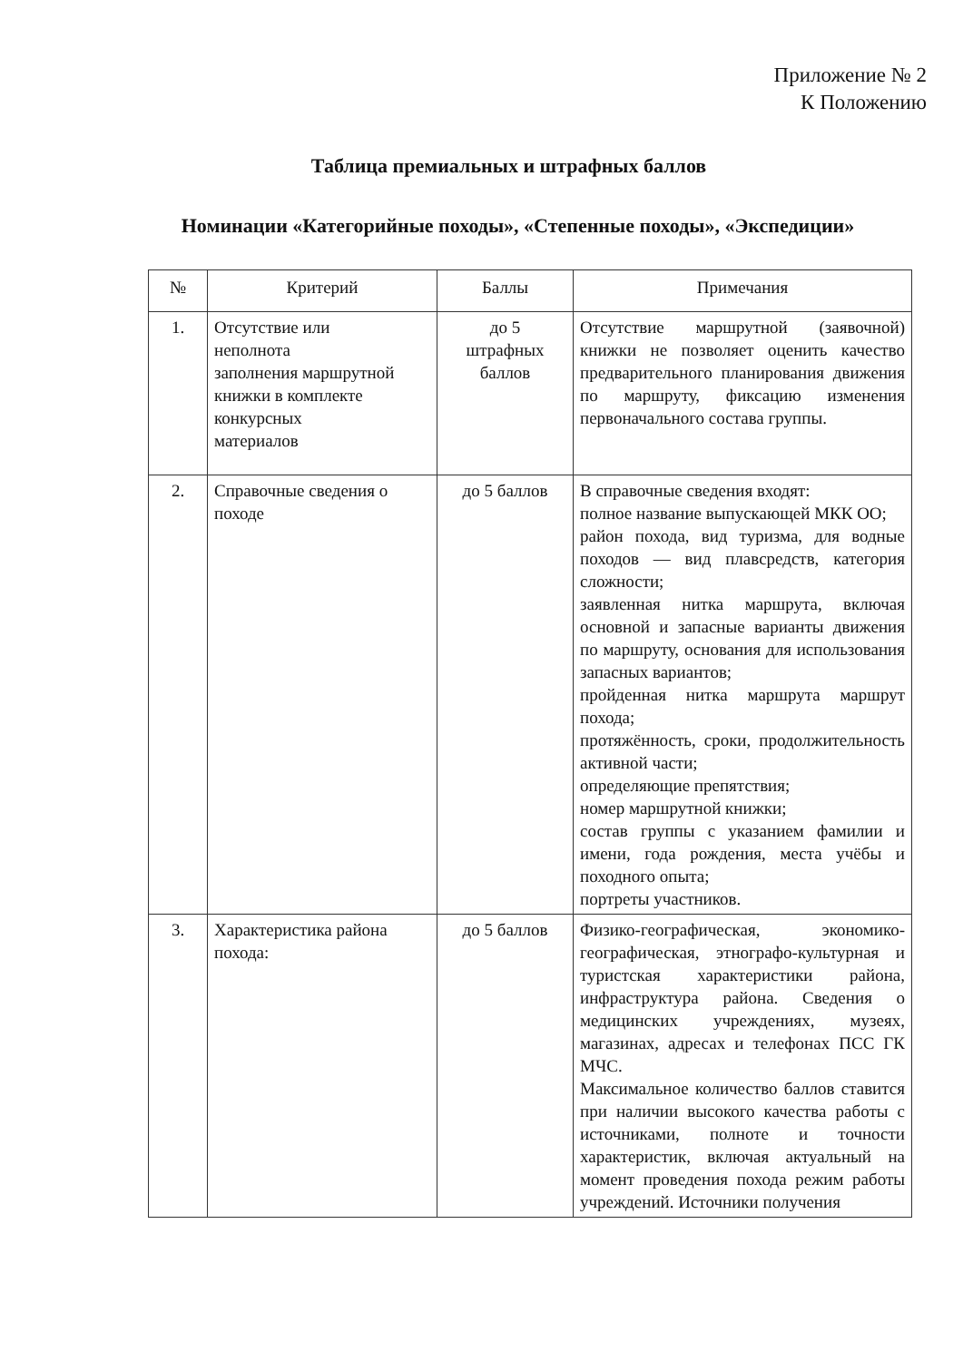Приложение № 2
К Положению
Таблица премиальных и штрафных баллов
Номинации «Категорийные походы», «Степенные походы», «Экспедиции»
| № | Критерий | Баллы | Примечания |
| --- | --- | --- | --- |
| 1. | Отсутствие или неполнота заполнения маршрутной книжки в комплекте конкурсных материалов | до 5 штрафных баллов | Отсутствие маршрутной (заявочной) книжки не позволяет оценить качество предварительного планирования движения по маршруту, фиксацию изменения первоначального состава группы. |
| 2. | Справочные сведения о походе | до 5 баллов | В справочные сведения входят: полное название выпускающей МКК ОО; район похода, вид туризма, для водные походов — вид плавсредств, категория сложности; заявленная нитка маршрута, включая основной и запасные варианты движения по маршруту, основания для использования запасных вариантов; пройденная нитка маршрута маршрут похода; протяжённость, сроки, продолжительность активной части; определяющие препятствия; номер маршрутной книжки; состав группы с указанием фамилии и имени, года рождения, места учёбы и походного опыта; портреты участников. |
| 3. | Характеристика района похода: | до 5 баллов | Физико-географическая, экономико-географическая, этнографо-культурная и туристская характеристики района, инфраструктура района. Сведения о медицинских учреждениях, музеях, магазинах, адресах и телефонах ПСС ГК МЧС. Максимальное количество баллов ставится при наличии высокого качества работы с источниками, полноте и точности характеристик, включая актуальный на момент проведения похода режим работы учреждений. Источники получения |